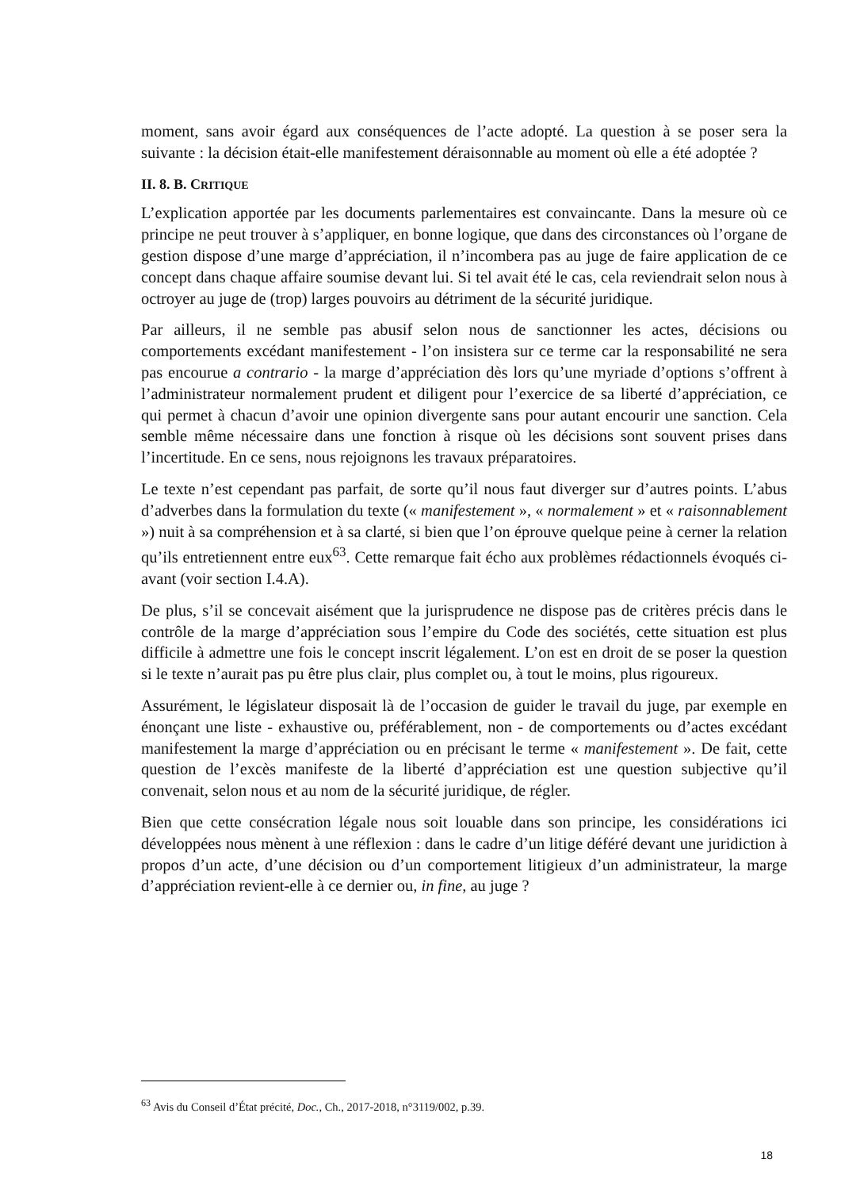moment, sans avoir égard aux conséquences de l’acte adopté. La question à se poser sera la suivante : la décision était-elle manifestement déraisonnable au moment où elle a été adoptée ?
II. 8. B. CRITIQUE
L’explication apportée par les documents parlementaires est convaincante. Dans la mesure où ce principe ne peut trouver à s’appliquer, en bonne logique, que dans des circonstances où l’organe de gestion dispose d’une marge d’appréciation, il n’incombera pas au juge de faire application de ce concept dans chaque affaire soumise devant lui. Si tel avait été le cas, cela reviendrait selon nous à octroyer au juge de (trop) larges pouvoirs au détriment de la sécurité juridique.
Par ailleurs, il ne semble pas abusif selon nous de sanctionner les actes, décisions ou comportements excédant manifestement - l’on insistera sur ce terme car la responsabilité ne sera pas encourue a contrario - la marge d’appréciation dès lors qu’une myriade d’options s’offrent à l’administrateur normalement prudent et diligent pour l’exercice de sa liberté d’appréciation, ce qui permet à chacun d’avoir une opinion divergente sans pour autant encourir une sanction. Cela semble même nécessaire dans une fonction à risque où les décisions sont souvent prises dans l’incertitude. En ce sens, nous rejoignons les travaux préparatoires.
Le texte n’est cependant pas parfait, de sorte qu’il nous faut diverger sur d’autres points. L’abus d’adverbes dans la formulation du texte (« manifestement », « normalement » et « raisonnablement ») nuit à sa compréhension et à sa clarté, si bien que l’on éprouve quelque peine à cerner la relation qu’ils entretiennent entre eux<sup>63</sup>. Cette remarque fait écho aux problèmes rédactionnels évoqués ci-avant (voir section I.4.A).
De plus, s’il se concevait aisément que la jurisprudence ne dispose pas de critères précis dans le contrôle de la marge d’appréciation sous l’empire du Code des sociétés, cette situation est plus difficile à admettre une fois le concept inscrit légalement. L’on est en droit de se poser la question si le texte n’aurait pas pu être plus clair, plus complet ou, à tout le moins, plus rigoureux.
Assurément, le législateur disposait là de l’occasion de guider le travail du juge, par exemple en énonçant une liste - exhaustive ou, préférablement, non - de comportements ou d’actes excédant manifestement la marge d’appréciation ou en précisant le terme « manifestement ». De fait, cette question de l’excès manifeste de la liberté d’appréciation est une question subjective qu’il convenait, selon nous et au nom de la sécurité juridique, de régler.
Bien que cette consécration légale nous soit louable dans son principe, les considérations ici développées nous mènent à une réflexion : dans le cadre d’un litige déféré devant une juridiction à propos d’un acte, d’une décision ou d’un comportement litigieux d’un administrateur, la marge d’appréciation revient-elle à ce dernier ou, in fine, au juge ?
<sup>63</sup> Avis du Conseil d’État précité, Doc., Ch., 2017-2018, n°3119/002, p.39.
18